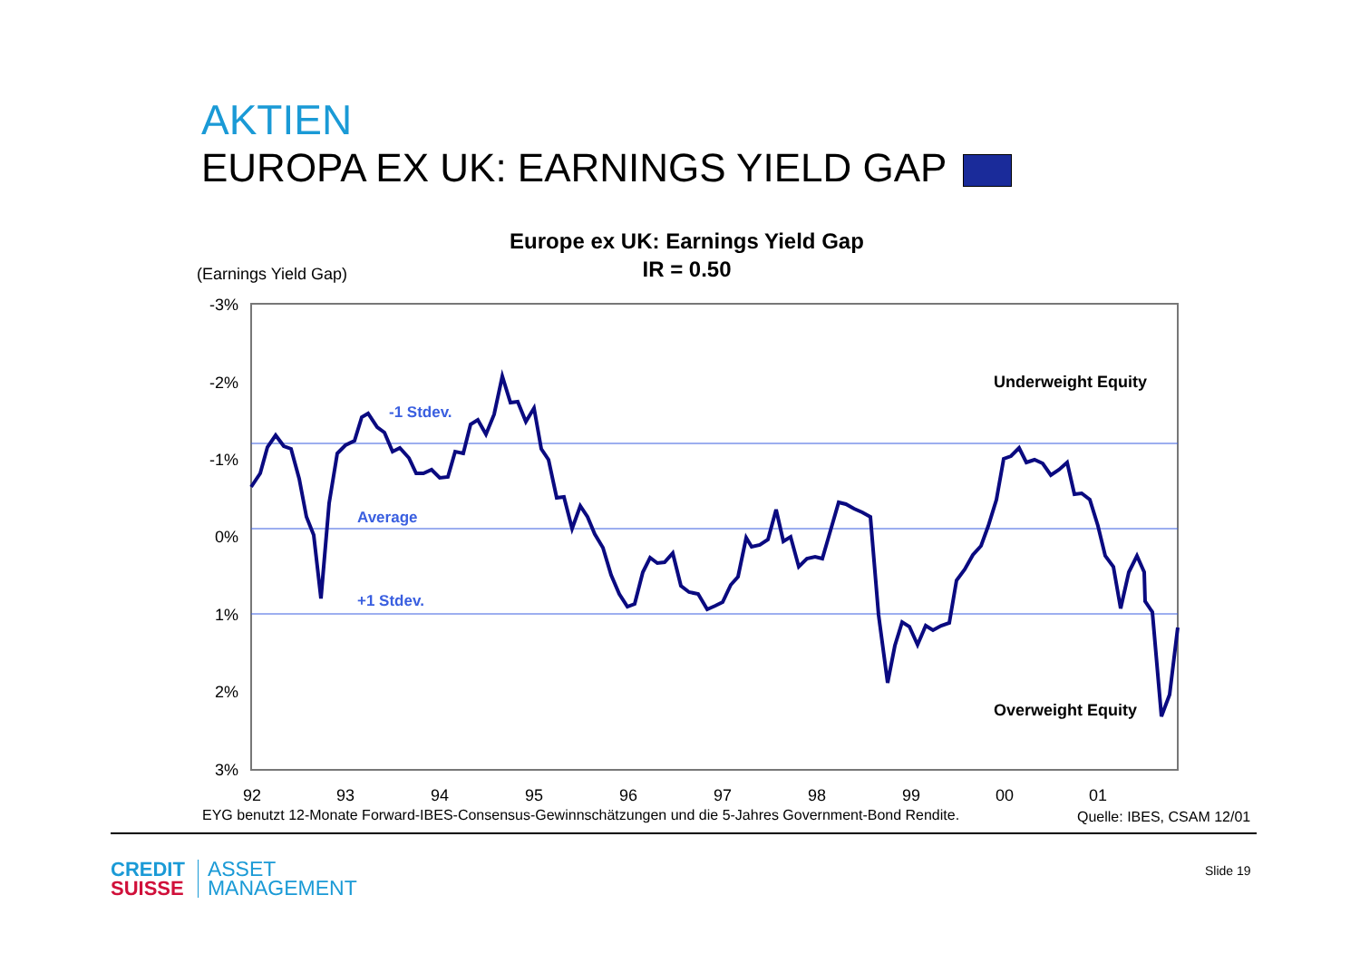AKTIEN
EUROPA EX UK: EARNINGS YIELD GAP
Europe ex UK: Earnings Yield Gap
IR = 0.50
(Earnings Yield Gap)
-3%
-2%
-1%
0%
1%
2%
3%
92
93
94
95
96
97
98
99
00
01
-1 Stdev.
Average
+1 Stdev.
Underweight Equity
Overweight Equity
EYG benutzt 12-Monate Forward-IBES-Consensus-Gewinnschätzungen und die 5-Jahres Government-Bond Rendite.
Quelle: IBES, CSAM 12/01
CREDIT
SUISSE
ASSET
MANAGEMENT
Slide 19